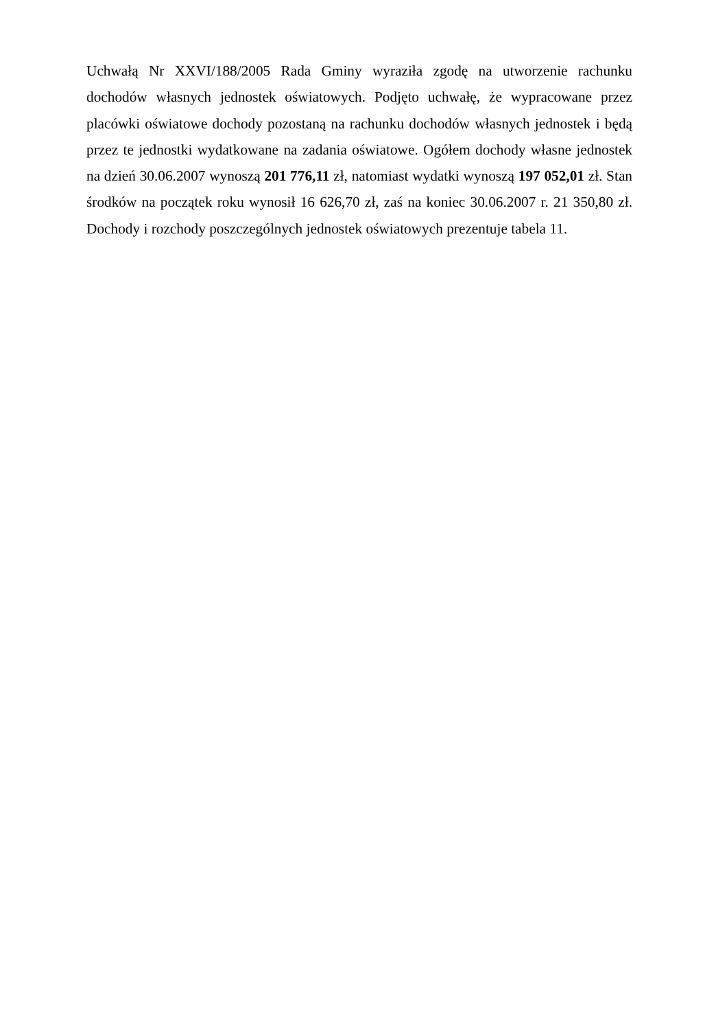Uchwałą Nr XXVI/188/2005 Rada Gminy wyraziła zgodę na utworzenie rachunku dochodów własnych jednostek oświatowych. Podjęto uchwałę, że wypracowane przez placówki oświatowe dochody pozostaną na rachunku dochodów własnych jednostek i będą przez te jednostki wydatkowane na zadania oświatowe. Ogółem dochody własne jednostek na dzień 30.06.2007 wynoszą 201 776,11 zł, natomiast wydatki wynoszą 197 052,01 zł. Stan środków na początek roku wynosił 16 626,70 zł, zaś na koniec 30.06.2007 r. 21 350,80 zł. Dochody i rozchody poszczególnych jednostek oświatowych prezentuje tabela 11.